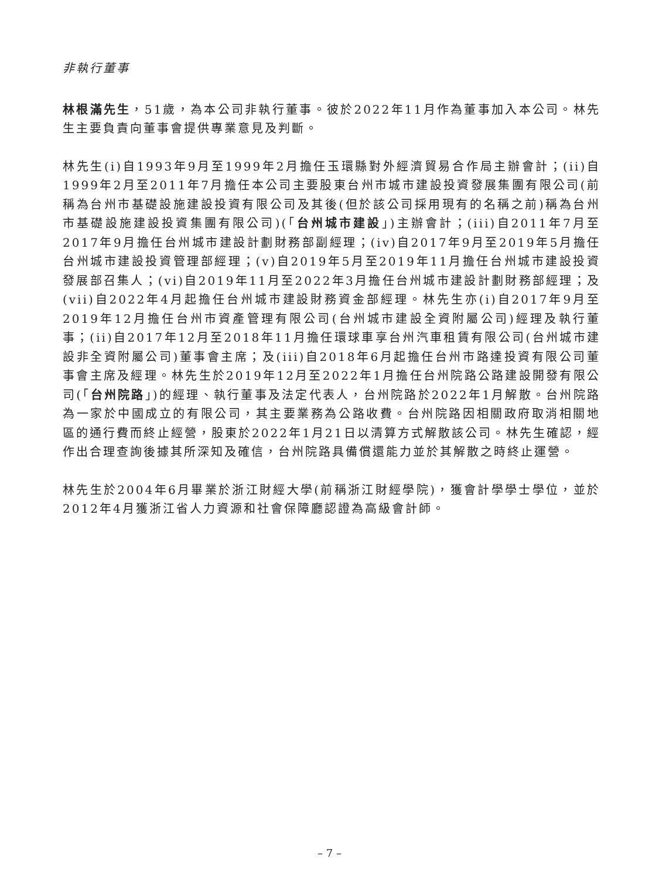非執行董事
林根滿先生，51歲，為本公司非執行董事。彼於2022年11月作為董事加入本公司。林先生主要負責向董事會提供專業意見及判斷。
林先生(i)自1993年9月至1999年2月擔任玉環縣對外經濟貿易合作局主辦會計；(ii)自1999年2月至2011年7月擔任本公司主要股東台州市城市建設投資發展集團有限公司(前稱為台州市基礎設施建設投資有限公司及其後(但於該公司採用現有的名稱之前)稱為台州市基礎設施建設投資集團有限公司)(「台州城市建設」)主辦會計；(iii)自2011年7月至2017年9月擔任台州城市建設計劃財務部副經理；(iv)自2017年9月至2019年5月擔任台州城市建設投資管理部經理；(v)自2019年5月至2019年11月擔任台州城市建設投資發展部召集人；(vi)自2019年11月至2022年3月擔任台州城市建設計劃財務部經理；及(vii)自2022年4月起擔任台州城市建設財務資金部經理。林先生亦(i)自2017年9月至2019年12月擔任台州市資產管理有限公司(台州城市建設全資附屬公司)經理及執行董事；(ii)自2017年12月至2018年11月擔任環球車享台州汽車租賃有限公司(台州城市建設非全資附屬公司)董事會主席；及(iii)自2018年6月起擔任台州市路達投資有限公司董事會主席及經理。林先生於2019年12月至2022年1月擔任台州院路公路建設開發有限公司(「台州院路」)的經理、執行董事及法定代表人，台州院路於2022年1月解散。台州院路為一家於中國成立的有限公司，其主要業務為公路收費。台州院路因相關政府取消相關地區的通行費而終止經營，股東於2022年1月21日以清算方式解散該公司。林先生確認，經作出合理查詢後據其所深知及確信，台州院路具備償還能力並於其解散之時終止運營。
林先生於2004年6月畢業於浙江財經大學(前稱浙江財經學院)，獲會計學學士學位，並於2012年4月獲浙江省人力資源和社會保障廳認證為高級會計師。
– 7 –